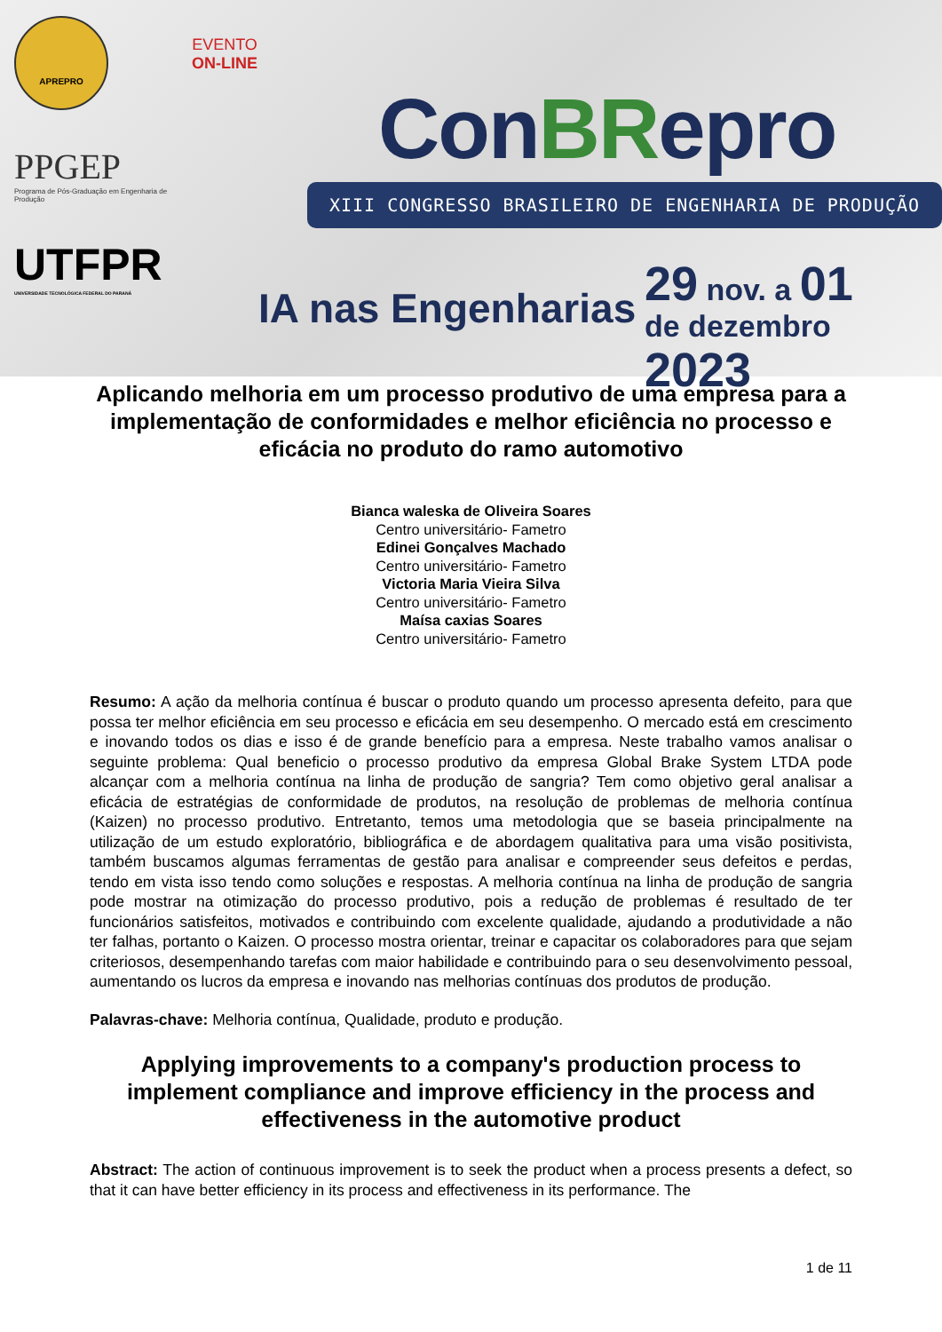APREPRO
PPGEP
Programa de Pós-Graduação em Engenharia de Produção
UTFPR
UNIVERSIDADE TECNOLÓGICA FEDERAL DO PARANÁ
EVENTO
ON-LINE
ConBRepro
XIII CONGRESSO BRASILEIRO DE ENGENHARIA DE PRODUÇÃO
IA nas Engenharias
29 nov. a 01
de dezembro 2023
Aplicando melhoria em um processo produtivo de uma empresa para a implementação de conformidades e melhor eficiência no processo e eficácia no produto do ramo automotivo
Bianca waleska de Oliveira Soares
Centro universitário- Fametro
Edinei Gonçalves Machado
Centro universitário- Fametro
Victoria Maria Vieira Silva
Centro universitário- Fametro
Maísa caxias Soares
Centro universitário- Fametro
Resumo: A ação da melhoria contínua é buscar o produto quando um processo apresenta defeito, para que possa ter melhor eficiência em seu processo e eficácia em seu desempenho. O mercado está em crescimento e inovando todos os dias e isso é de grande benefício para a empresa. Neste trabalho vamos analisar o seguinte problema: Qual beneficio o processo produtivo da empresa Global Brake System LTDA pode alcançar com a melhoria contínua na linha de produção de sangria? Tem como objetivo geral analisar a eficácia de estratégias de conformidade de produtos, na resolução de problemas de melhoria contínua (Kaizen) no processo produtivo. Entretanto, temos uma metodologia que se baseia principalmente na utilização de um estudo exploratório, bibliográfica e de abordagem qualitativa para uma visão positivista, também buscamos algumas ferramentas de gestão para analisar e compreender seus defeitos e perdas, tendo em vista isso tendo como soluções e respostas. A melhoria contínua na linha de produção de sangria pode mostrar na otimização do processo produtivo, pois a redução de problemas é resultado de ter funcionários satisfeitos, motivados e contribuindo com excelente qualidade, ajudando a produtividade a não ter falhas, portanto o Kaizen. O processo mostra orientar, treinar e capacitar os colaboradores para que sejam criteriosos, desempenhando tarefas com maior habilidade e contribuindo para o seu desenvolvimento pessoal, aumentando os lucros da empresa e inovando nas melhorias contínuas dos produtos de produção.
Palavras-chave: Melhoria contínua, Qualidade, produto e produção.
Applying improvements to a company's production process to implement compliance and improve efficiency in the process and effectiveness in the automotive product
Abstract: The action of continuous improvement is to seek the product when a process presents a defect, so that it can have better efficiency in its process and effectiveness in its performance. The
1 de 11